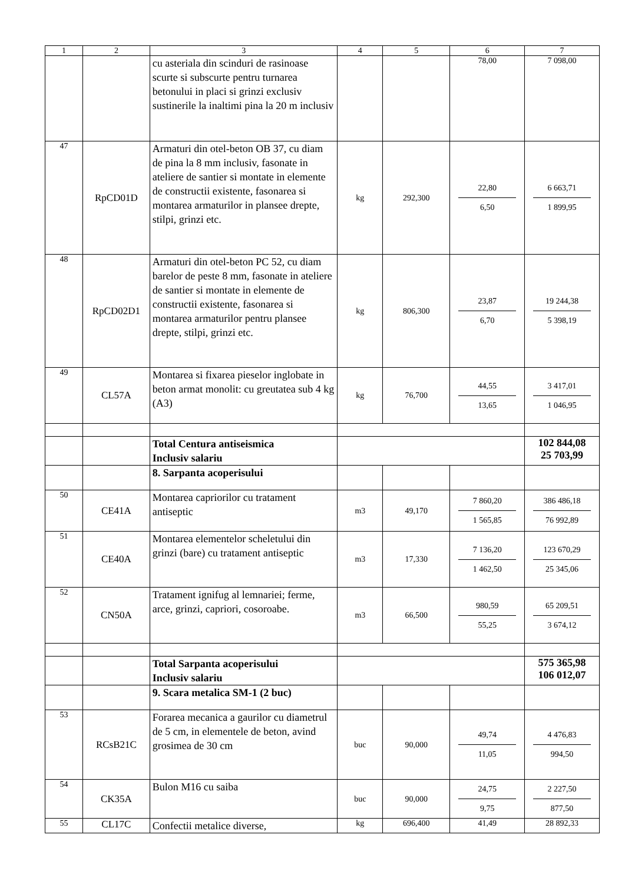| 1 | 2 | 3 | 4 | 5 | 6 | 7 |
| --- | --- | --- | --- | --- | --- | --- |
| | | cu asteriala din scinduri de rasinoase scurte si subscurte pentru turnarea betonului in placi si grinzi exclusiv sustinerile la inaltimi pina la 20 m inclusiv | | | 78,00 | 7 098,00 |
| 47 | RpCD01D | Armaturi din otel-beton OB 37, cu diam de pina la 8 mm inclusiv, fasonate in ateliere de santier si montate in elemente de constructii existente, fasonarea si montarea armaturilor in plansee drepte, stilpi, grinzi etc. | kg | 292,300 | 22,80 6,50 | 6 663,71 1 899,95 |
| 48 | RpCD02D1 | Armaturi din otel-beton PC 52, cu diam barelor de peste 8 mm, fasonate in ateliere de santier si montate in elemente de constructii existente, fasonarea si montarea armaturilor pentru plansee drepte, stilpi, grinzi etc. | kg | 806,300 | 23,87 6,70 | 19 244,38 5 398,19 |
| 49 | CL57A | Montarea si fixarea pieselor inglobate in beton armat monolit: cu greutatea sub 4 kg (A3) | kg | 76,700 | 44,55 13,65 | 3 417,01 1 046,95 |
| | | Total Centura antiseismica Inclusiv salariu | | | | 102 844,08 25 703,99 |
| | | 8. Sarpanta acoperisului | | | | |
| 50 | CE41A | Montarea capriorilor cu tratament antiseptic | m3 | 49,170 | 7 860,20 1 565,85 | 386 486,18 76 992,89 |
| 51 | CE40A | Montarea elementelor scheletului din grinzi (bare) cu tratament antiseptic | m3 | 17,330 | 7 136,20 1 462,50 | 123 670,29 25 345,06 |
| 52 | CN50A | Tratament ignifug al lemnariei; ferme, arce, grinzi, capriori, cosoroabe. | m3 | 66,500 | 980,59 55,25 | 65 209,51 3 674,12 |
| | | Total Sarpanta acoperisului Inclusiv salariu | | | | 575 365,98 106 012,07 |
| | | 9. Scara metalica SM-1 (2 buc) | | | | |
| 53 | RCsB21C | Forarea mecanica a gaurilor cu diametrul de 5 cm, in elementele de beton, avind grosimea de 30 cm | buc | 90,000 | 49,74 11,05 | 4 476,83 994,50 |
| 54 | CK35A | Bulon M16 cu saiba | buc | 90,000 | 24,75 9,75 | 2 227,50 877,50 |
| 55 | CL17C | Confectii metalice diverse, | kg | 696,400 | 41,49 | 28 892,33 |